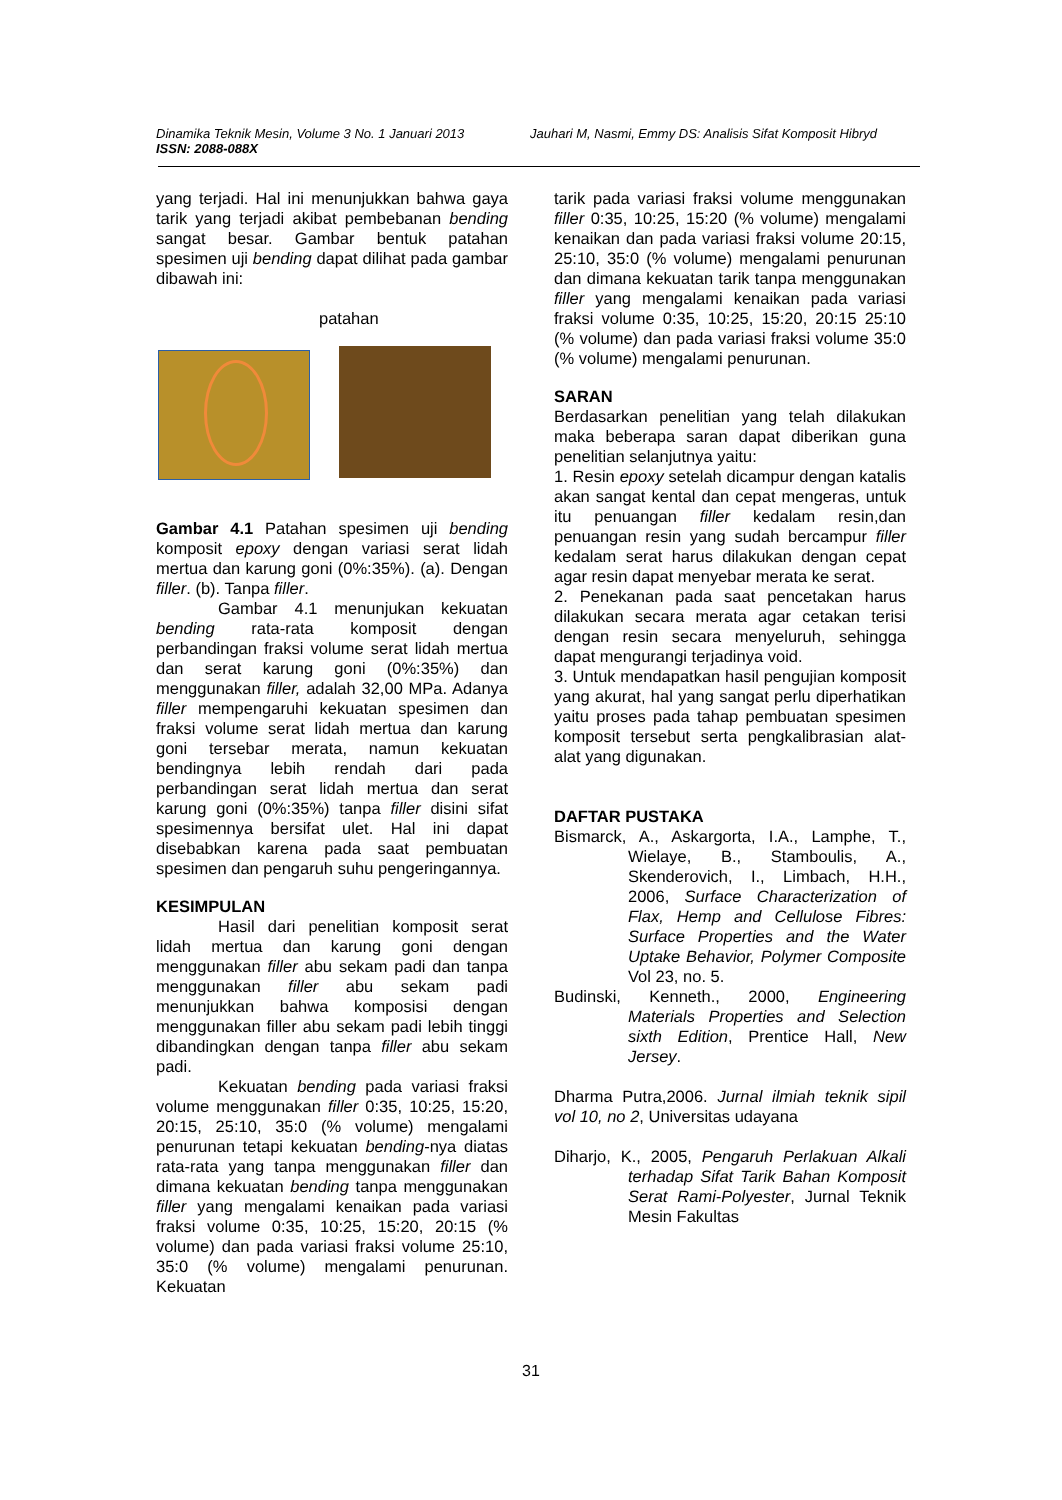Dinamika Teknik Mesin, Volume 3 No. 1 Januari 2013
ISSN: 2088-088X
Jauhari M, Nasmi, Emmy DS: Analisis Sifat Komposit Hibryd
yang terjadi. Hal ini menunjukkan bahwa gaya tarik yang terjadi akibat pembebanan bending sangat besar. Gambar bentuk patahan spesimen uji bending dapat dilihat pada gambar dibawah ini:
patahan
Gambar 4.1 Patahan spesimen uji bending komposit epoxy dengan variasi serat lidah mertua dan karung goni (0%:35%). (a). Dengan filler. (b). Tanpa filler.
Gambar 4.1 menunjukan kekuatan bending rata-rata komposit dengan perbandingan fraksi volume serat lidah mertua dan serat karung goni (0%:35%) dan menggunakan filler, adalah 32,00 MPa. Adanya filler mempengaruhi kekuatan spesimen dan fraksi volume serat lidah mertua dan karung goni tersebar merata, namun kekuatan bendingnya lebih rendah dari pada perbandingan serat lidah mertua dan serat karung goni (0%:35%) tanpa filler disini sifat spesimennya bersifat ulet. Hal ini dapat disebabkan karena pada saat pembuatan spesimen dan pengaruh suhu pengeringannya.
KESIMPULAN
Hasil dari penelitian komposit serat lidah mertua dan karung goni dengan menggunakan filler abu sekam padi dan tanpa menggunakan filler abu sekam padi menunjukkan bahwa komposisi dengan menggunakan filler abu sekam padi lebih tinggi dibandingkan dengan tanpa filler abu sekam padi.
Kekuatan bending pada variasi fraksi volume menggunakan filler 0:35, 10:25, 15:20, 20:15, 25:10, 35:0 (% volume) mengalami penurunan tetapi kekuatan bending-nya diatas rata-rata yang tanpa menggunakan filler dan dimana kekuatan bending tanpa menggunakan filler yang mengalami kenaikan pada variasi fraksi volume 0:35, 10:25, 15:20, 20:15 (% volume) dan pada variasi fraksi volume 25:10, 35:0 (% volume) mengalami penurunan. Kekuatan
tarik pada variasi fraksi volume menggunakan filler 0:35, 10:25, 15:20 (% volume) mengalami kenaikan dan pada variasi fraksi volume 20:15, 25:10, 35:0 (% volume) mengalami penurunan dan dimana kekuatan tarik tanpa menggunakan filler yang mengalami kenaikan pada variasi fraksi volume 0:35, 10:25, 15:20, 20:15 25:10 (% volume) dan pada variasi fraksi volume 35:0 (% volume) mengalami penurunan.
SARAN
Berdasarkan penelitian yang telah dilakukan maka beberapa saran dapat diberikan guna penelitian selanjutnya yaitu:
1. Resin epoxy setelah dicampur dengan katalis akan sangat kental dan cepat mengeras, untuk itu penuangan filler kedalam resin,dan penuangan resin yang sudah bercampur filler kedalam serat harus dilakukan dengan cepat agar resin dapat menyebar merata ke serat.
2. Penekanan pada saat pencetakan harus dilakukan secara merata agar cetakan terisi dengan resin secara menyeluruh, sehingga dapat mengurangi terjadinya void.
3. Untuk mendapatkan hasil pengujian komposit yang akurat, hal yang sangat perlu diperhatikan yaitu proses pada tahap pembuatan spesimen komposit tersebut serta pengkalibrasian alat-alat yang digunakan.
DAFTAR PUSTAKA
Bismarck, A., Askargorta, I.A., Lamphe, T., Wielaye, B., Stamboulis, A., Skenderovich, I., Limbach, H.H., 2006, Surface Characterization of Flax, Hemp and Cellulose Fibres: Surface Properties and the Water Uptake Behavior, Polymer Composite Vol 23, no. 5.
Budinski, Kenneth., 2000, Engineering Materials Properties and Selection sixth Edition, Prentice Hall, New Jersey.
Dharma Putra,2006. Jurnal ilmiah teknik sipil vol 10, no 2, Universitas udayana
Diharjo, K., 2005, Pengaruh Perlakuan Alkali terhadap Sifat Tarik Bahan Komposit Serat Rami-Polyester, Jurnal Teknik Mesin Fakultas
31